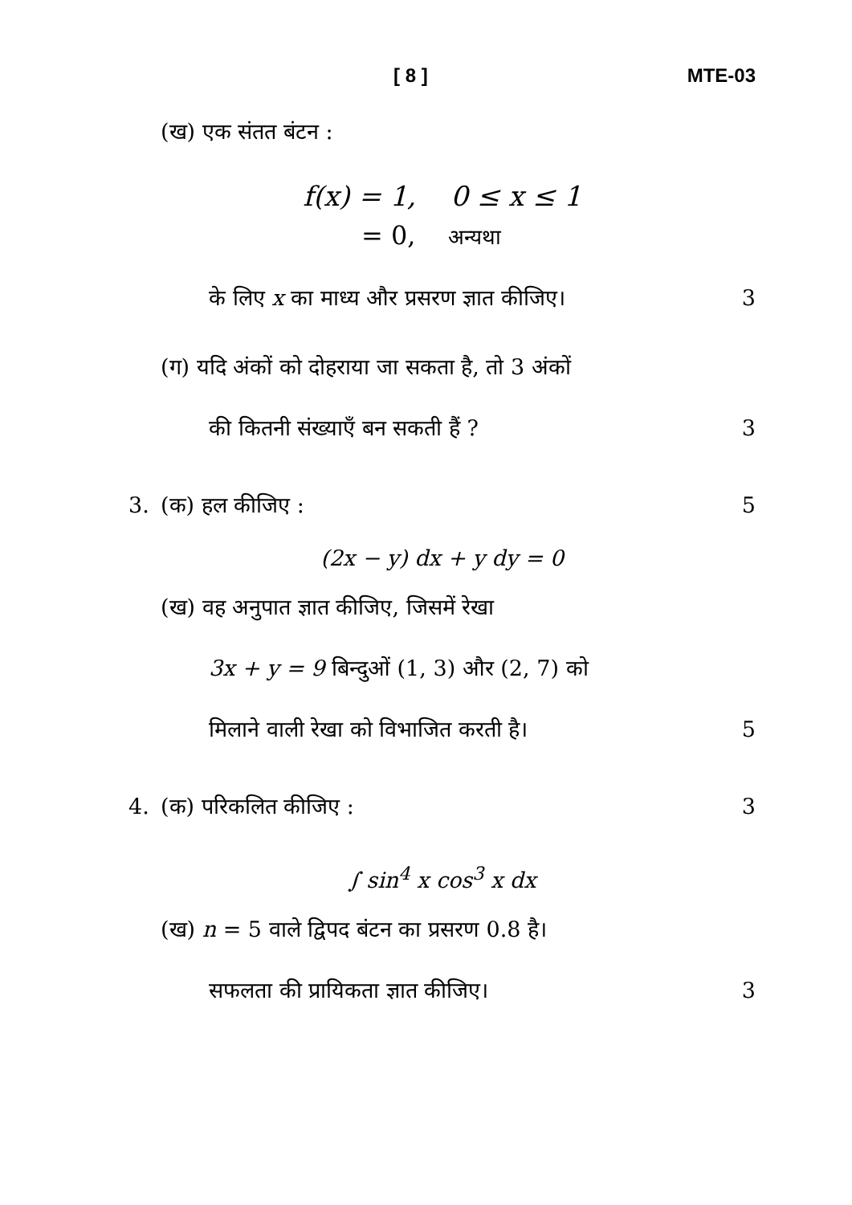[ 8 ] MTE-03
(ख) एक संतत बंटन :
f(x) = 1, 0 ≤ x ≤ 1
= 0, अन्यथा
के लिए x का माध्य और प्रसरण ज्ञात कीजिए। 3
(ग) यदि अंकों को दोहराया जा सकता है, तो 3 अंकों
की कितनी संख्याएँ बन सकती हैं ? 3
3. (क) हल कीजिए : 5
(2x − y) dx + y dy = 0
(ख) वह अनुपात ज्ञात कीजिए, जिसमें रेखा
3x + y = 9 बिन्दुओं (1, 3) और (2, 7) को
मिलाने वाली रेखा को विभाजित करती है। 5
4. (क) परिकलित कीजिए : 3
∫ sin<sup>4</sup> x cos<sup>3</sup> x dx
(ख) n = 5 वाले द्विपद बंटन का प्रसरण 0.8 है।
सफलता की प्रायिकता ज्ञात कीजिए। 3